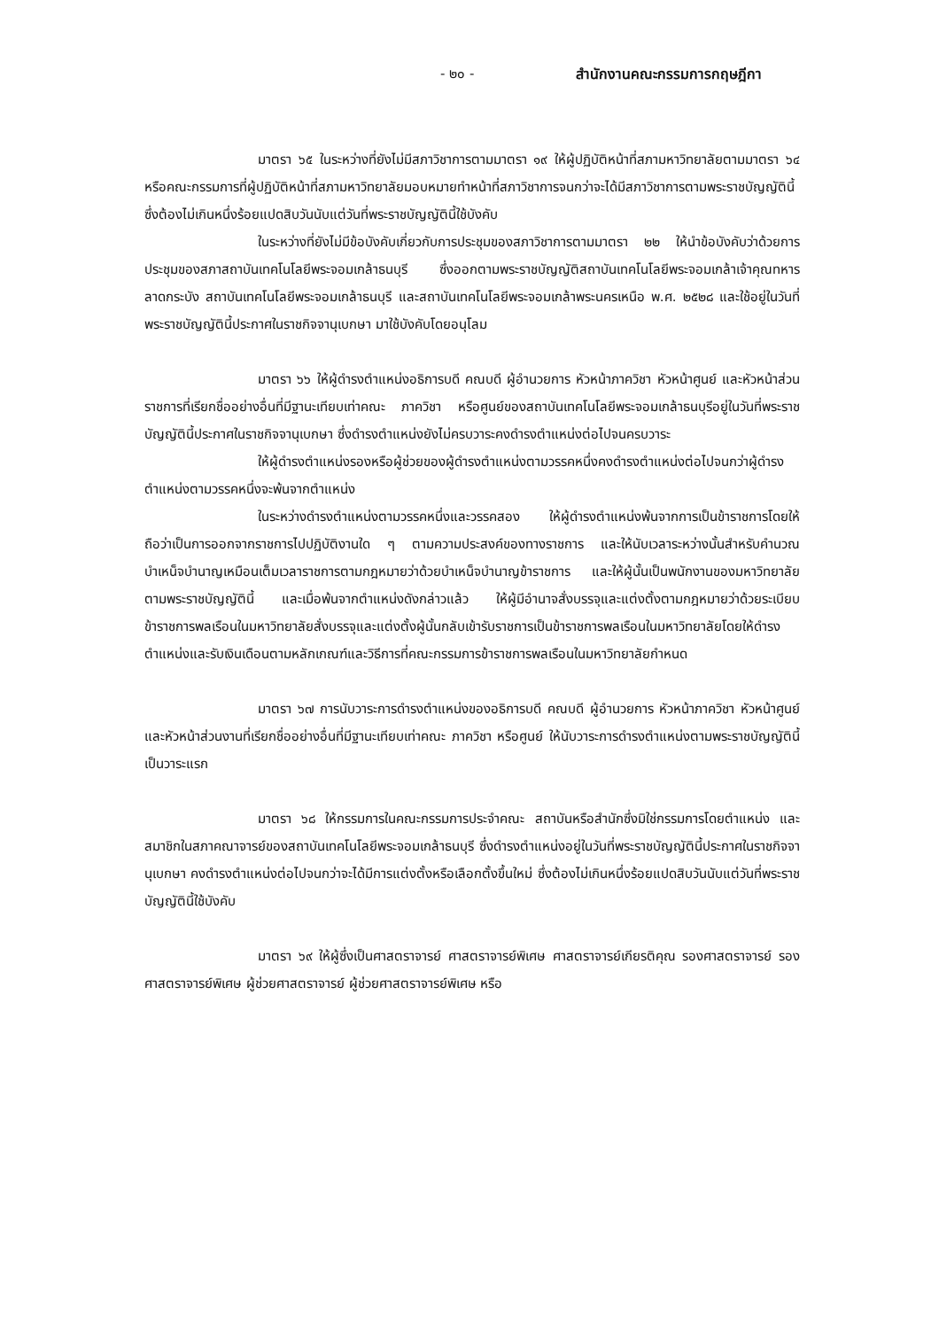- ๒๐ - สำนักงานคณะกรรมการกฤษฎีกา
มาตรา ๖๕ ในระหว่างที่ยังไม่มีสภาวิชาการตามมาตรา ๑๙ ให้ผู้ปฏิบัติหน้าที่สภามหาวิทยาลัยตามมาตรา ๖๔ หรือคณะกรรมการที่ผู้ปฏิบัติหน้าที่สภามหาวิทยาลัยมอบหมายทำหน้าที่สภาวิชาการจนกว่าจะได้มีสภาวิชาการตามพระราชบัญญัตินี้ ซึ่งต้องไม่เกินหนึ่งร้อยแปดสิบวันนับแต่วันที่พระราชบัญญัตินี้ใช้บังคับ
ในระหว่างที่ยังไม่มีข้อบังคับเกี่ยวกับการประชุมของสภาวิชาการตามมาตรา ๒๒ ให้นำข้อบังคับว่าด้วยการประชุมของสภาสถาบันเทคโนโลยีพระจอมเกล้าธนบุรี ซึ่งออกตามพระราชบัญญัติสถาบันเทคโนโลยีพระจอมเกล้าเจ้าคุณทหารลาดกระบัง สถาบันเทคโนโลยีพระจอมเกล้าธนบุรี และสถาบันเทคโนโลยีพระจอมเกล้าพระนครเหนือ พ.ศ. ๒๕๒๘ และใช้อยู่ในวันที่พระราชบัญญัตินี้ประกาศในราชกิจจานุเบกษา มาใช้บังคับโดยอนุโลม
มาตรา ๖๖ ให้ผู้ดำรงตำแหน่งอธิการบดี คณบดี ผู้อำนวยการ หัวหน้าภาควิชา หัวหน้าศูนย์ และหัวหน้าส่วนราชการที่เรียกชื่ออย่างอื่นที่มีฐานะเทียบเท่าคณะ ภาควิชา หรือศูนย์ของสถาบันเทคโนโลยีพระจอมเกล้าธนบุรีอยู่ในวันที่พระราชบัญญัตินี้ประกาศในราชกิจจานุเบกษา ซึ่งดำรงตำแหน่งยังไม่ครบวาระคงดำรงตำแหน่งต่อไปจนครบวาระ
ให้ผู้ดำรงตำแหน่งรองหรือผู้ช่วยของผู้ดำรงตำแหน่งตามวรรคหนึ่งคงดำรงตำแหน่งต่อไปจนกว่าผู้ดำรงตำแหน่งตามวรรคหนึ่งจะพ้นจากตำแหน่ง
ในระหว่างดำรงตำแหน่งตามวรรคหนึ่งและวรรคสอง ให้ผู้ดำรงตำแหน่งพ้นจากการเป็นข้าราชการโดยให้ถือว่าเป็นการออกจากราชการไปปฏิบัติงานใด ๆ ตามความประสงค์ของทางราชการ และให้นับเวลาระหว่างนั้นสำหรับคำนวณบำเหน็จบำนาญเหมือนเต็มเวลาราชการตามกฎหมายว่าด้วยบำเหน็จบำนาญข้าราชการ และให้ผู้นั้นเป็นพนักงานของมหาวิทยาลัยตามพระราชบัญญัตินี้ และเมื่อพ้นจากตำแหน่งดังกล่าวแล้ว ให้ผู้มีอำนาจสั่งบรรจุและแต่งตั้งตามกฎหมายว่าด้วยระเบียบข้าราชการพลเรือนในมหาวิทยาลัยสั่งบรรจุและแต่งตั้งผู้นั้นกลับเข้ารับราชการเป็นข้าราชการพลเรือนในมหาวิทยาลัยโดยให้ดำรงตำแหน่งและรับเงินเดือนตามหลักเกณฑ์และวิธีการที่คณะกรรมการข้าราชการพลเรือนในมหาวิทยาลัยกำหนด
มาตรา ๖๗ การนับวาระการดำรงตำแหน่งของอธิการบดี คณบดี ผู้อำนวยการ หัวหน้าภาควิชา หัวหน้าศูนย์ และหัวหน้าส่วนงานที่เรียกชื่ออย่างอื่นที่มีฐานะเทียบเท่าคณะ ภาควิชา หรือศูนย์ ให้นับวาระการดำรงตำแหน่งตามพระราชบัญญัตินี้เป็นวาระแรก
มาตรา ๖๘ ให้กรรมการในคณะกรรมการประจำคณะ สถาบันหรือสำนักซึ่งมิใช่กรรมการโดยตำแหน่ง และสมาชิกในสภาคณาจารย์ของสถาบันเทคโนโลยีพระจอมเกล้าธนบุรี ซึ่งดำรงตำแหน่งอยู่ในวันที่พระราชบัญญัตินี้ประกาศในราชกิจจานุเบกษา คงดำรงตำแหน่งต่อไปจนกว่าจะได้มีการแต่งตั้งหรือเลือกตั้งขึ้นใหม่ ซึ่งต้องไม่เกินหนึ่งร้อยแปดสิบวันนับแต่วันที่พระราชบัญญัตินี้ใช้บังคับ
มาตรา ๖๙ ให้ผู้ซึ่งเป็นศาสตราจารย์ ศาสตราจารย์พิเศษ ศาสตราจารย์เกียรติคุณ รองศาสตราจารย์ รองศาสตราจารย์พิเศษ ผู้ช่วยศาสตราจารย์ ผู้ช่วยศาสตราจารย์พิเศษ หรือ